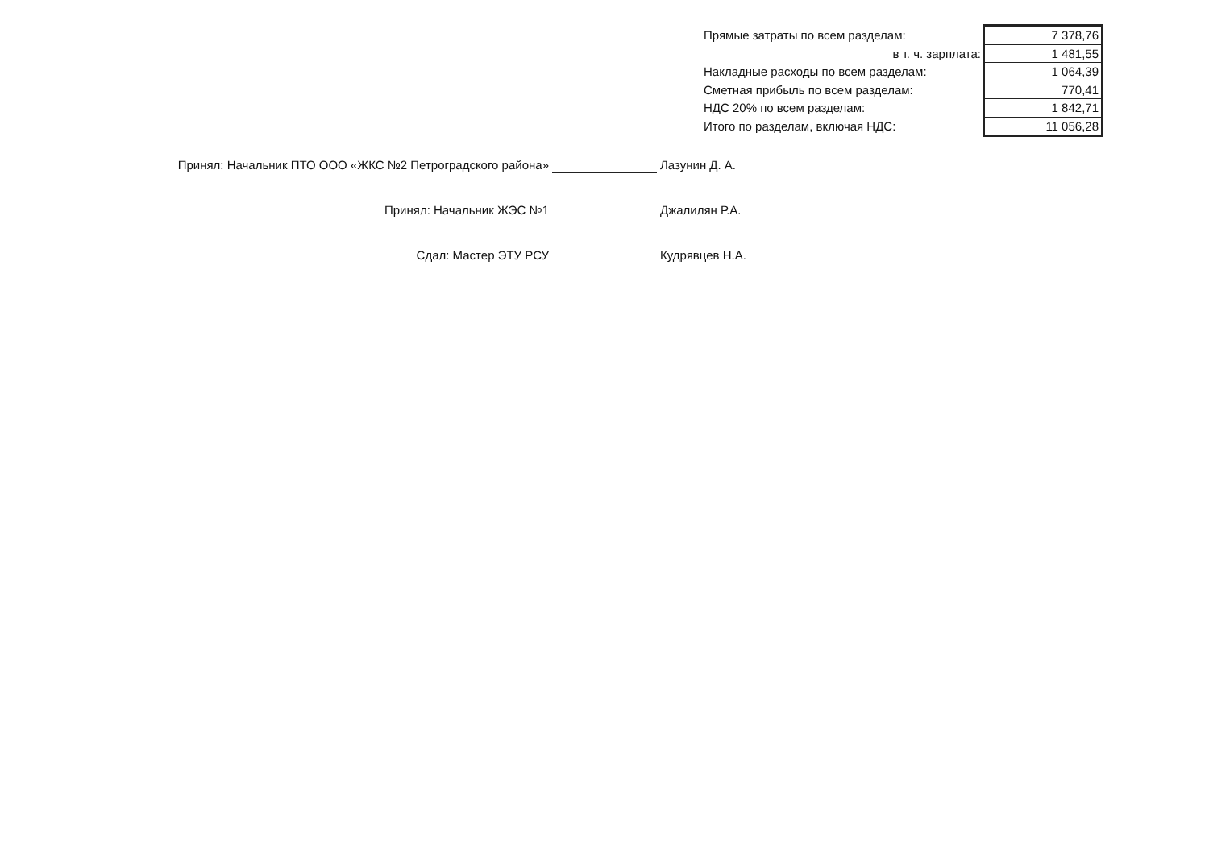| Прямые затраты по всем разделам: | 7 378,76 |
| в т. ч. зарплата: | 1 481,55 |
| Накладные расходы по всем разделам: | 1 064,39 |
| Сметная прибыль по всем разделам: | 770,41 |
| НДС 20% по всем разделам: | 1 842,71 |
| Итого по разделам, включая НДС: | 11 056,28 |
Принял: Начальник ПТО ООО «ЖКС №2 Петроградского района» Лазунин Д. А.
Принял: Начальник ЖЭС №1 Джалилян Р.А.
Сдал: Мастер ЭТУ РСУ Кудрявцев Н.А.